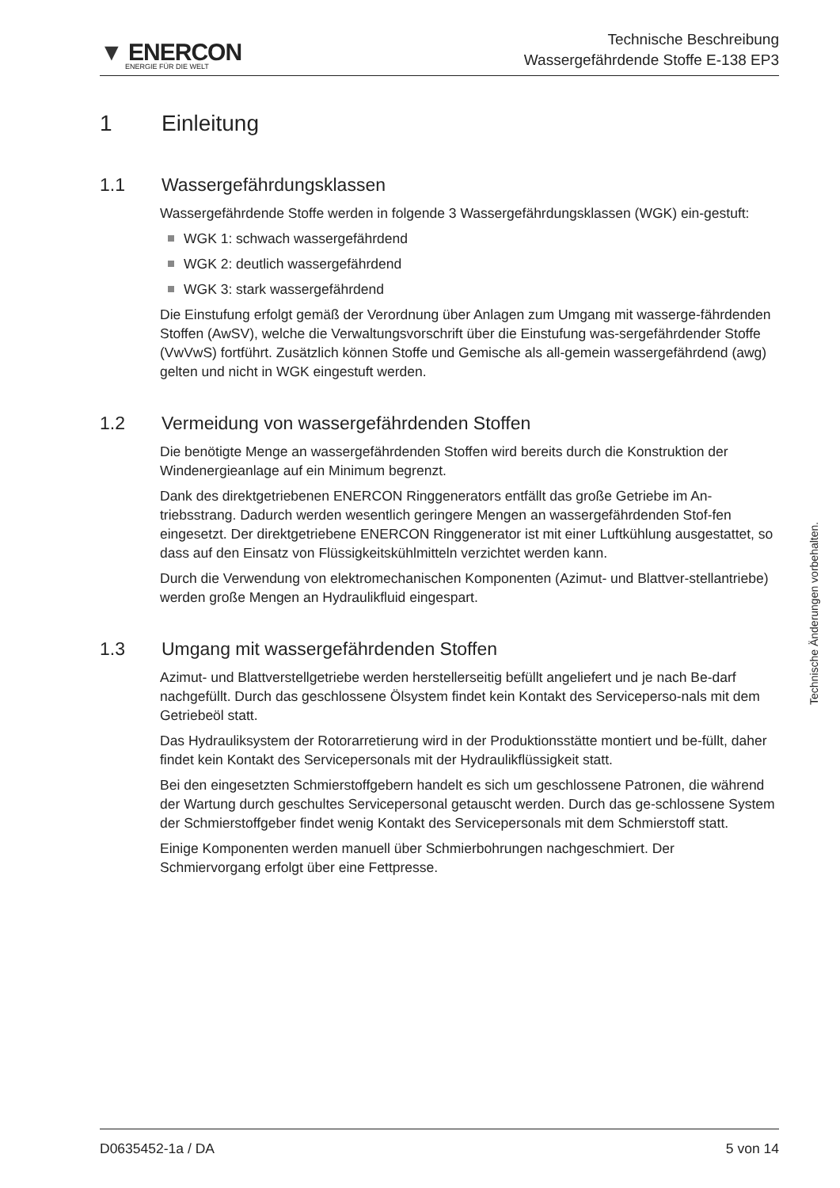▼ ENERCON
ENERGIE FÜR DIE WELT
Technische Beschreibung
Wassergefährdende Stoffe E-138 EP3
1 Einleitung
1.1 Wassergefährdungsklassen
Wassergefährdende Stoffe werden in folgende 3 Wassergefährdungsklassen (WGK) ein-gestuft:
WGK 1: schwach wassergefährdend
WGK 2: deutlich wassergefährdend
WGK 3: stark wassergefährdend
Die Einstufung erfolgt gemäß der Verordnung über Anlagen zum Umgang mit wasserge-fährdenden Stoffen (AwSV), welche die Verwaltungsvorschrift über die Einstufung was-sergefährdender Stoffe (VwVwS) fortführt. Zusätzlich können Stoffe und Gemische als all-gemein wassergefährdend (awg) gelten und nicht in WGK eingestuft werden.
1.2 Vermeidung von wassergefährdenden Stoffen
Die benötigte Menge an wassergefährdenden Stoffen wird bereits durch die Konstruktion der Windenergieanlage auf ein Minimum begrenzt.
Dank des direktgetriebenen ENERCON Ringgenerators entfällt das große Getriebe im An-triebsstrang. Dadurch werden wesentlich geringere Mengen an wassergefährdenden Stof-fen eingesetzt. Der direktgetriebene ENERCON Ringgenerator ist mit einer Luftkühlung ausgestattet, so dass auf den Einsatz von Flüssigkeitskühlmitteln verzichtet werden kann.
Durch die Verwendung von elektromechanischen Komponenten (Azimut- und Blattver-stellantriebe) werden große Mengen an Hydraulikfluid eingespart.
1.3 Umgang mit wassergefährdenden Stoffen
Azimut- und Blattverstellgetriebe werden herstellerseitig befüllt angeliefert und je nach Be-darf nachgefüllt. Durch das geschlossene Ölsystem findet kein Kontakt des Serviceperso-nals mit dem Getriebeöl statt.
Das Hydrauliksystem der Rotorarretierung wird in der Produktionsstätte montiert und be-füllt, daher findet kein Kontakt des Servicepersonals mit der Hydraulikflüssigkeit statt.
Bei den eingesetzten Schmierstoffgebern handelt es sich um geschlossene Patronen, die während der Wartung durch geschultes Servicepersonal getauscht werden. Durch das ge-schlossene System der Schmierstoffgeber findet wenig Kontakt des Servicepersonals mit dem Schmierstoff statt.
Einige Komponenten werden manuell über Schmierbohrungen nachgeschmiert. Der Schmiervorgang erfolgt über eine Fettpresse.
Technische Änderungen vorbehalten.
D0635452-1a / DA 5 von 14